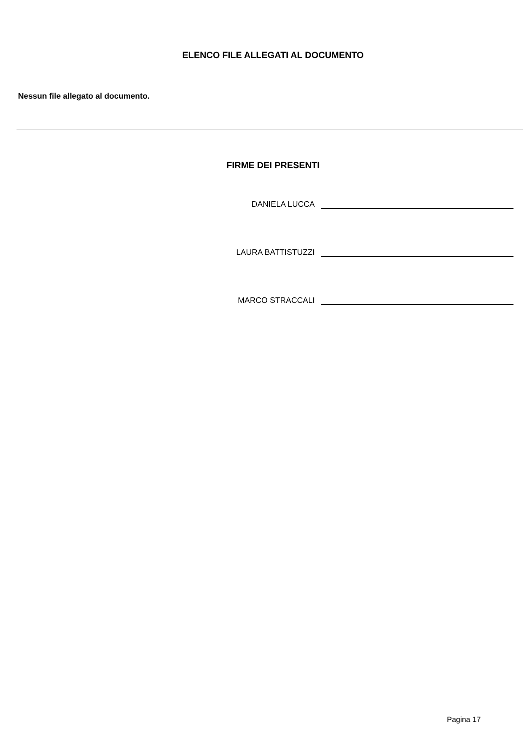ELENCO FILE ALLEGATI AL DOCUMENTO
Nessun file allegato al documento.
FIRME DEI PRESENTI
DANIELA LUCCA
LAURA BATTISTUZZI
MARCO STRACCALI
Pagina 17